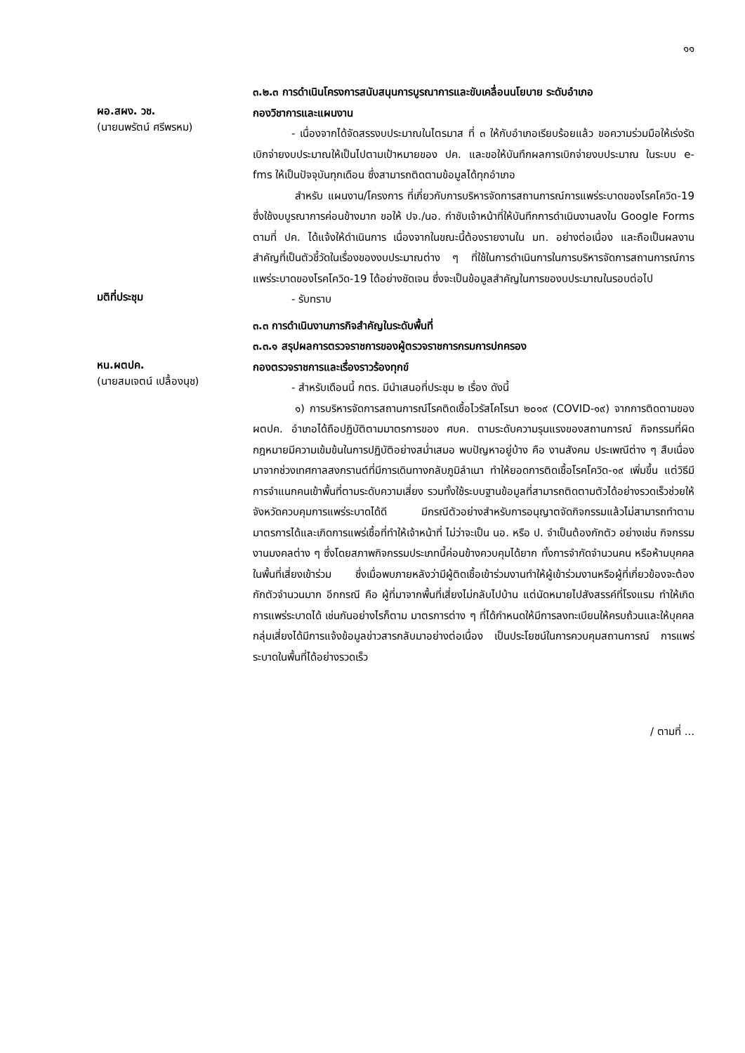๑๑
๓.๒.๓ การดำเนินโครงการสนับสนุนการบูรณาการและขับเคลื่อนนโยบาย ระดับอำเภอ
ผอ.สผง. วช.
(นายนพรัตน์ ศรีพรหม)
กองวิชาการและแผนงาน
- เนื่องจากได้จัดสรรงบประมาณในไตรมาส ที่ ๓ ให้กับอำเภอเรียบร้อยแล้ว ขอความร่วมมือให้เร่งรัดเบิกจ่ายงบประมาณให้เป็นไปตามเป้าหมายของ ปค. และขอให้บันทึกผลการเบิกจ่ายงบประมาณ ในระบบ e-fms ให้เป็นปัจจุบันทุกเดือน ซึ่งสามารถติดตามข้อมูลได้ทุกอำเภอ
สำหรับ แผนงาน/โครงการ ที่เกี่ยวกับการบริหารจัดการสถานการณ์การแพร่ระบาดของโรคโควิด-19 ซึ่งใช้งบบูรณาการค่อนข้างมาก ขอให้ ปจ./นอ. กำชับเจ้าหน้าที่ให้บันทึกการดำเนินงานลงใน Google Forms ตามที่ ปค. ได้แจ้งให้ดำเนินการ เนื่องจากในขณะนี้ต้องรายงานใน มท. อย่างต่อเนื่อง และถือเป็นผลงานสำคัญที่เป็นตัวชี้วัดในเรื่องของงบประมาณต่าง ๆ ที่ใช้ในการดำเนินการในการบริหารจัดการสถานการณ์การแพร่ระบาดของโรคโควิด-19 ได้อย่างชัดเจน ซึ่งจะเป็นข้อมูลสำคัญในการของบประมาณในรอบต่อไป
มติที่ประชุม
- รับทราบ
๓.๓ การดำเนินงานภารกิจสำคัญในระดับพื้นที่
๓.๓.๑ สรุปผลการตรวจราชการของผู้ตรวจราชการกรมการปกครอง
หน.ผตปค.
(นายสมเจตน์ เปลื้องนุช)
กองตรวจราชการและเรื่องราวร้องทุกข์
- สำหรับเดือนนี้ กตร. มีนำเสนอที่ประชุม ๒ เรื่อง ดังนี้
๑) การบริหารจัดการสถานการณ์โรคติดเชื้อไวรัสโคโรนา ๒๐๑๙ (COVID-๑๙) จากการติดตามของ ผตปค. อำเภอได้ถือปฏิบัติตามมาตรการของ ศบค. ตามระดับความรุนแรงของสถานการณ์ กิจกรรมที่ผิดกฎหมายมีความเข้มข้นในการปฏิบัติอย่างสม่ำเสมอ พบปัญหาอยู่บ้าง คือ งานสังคม ประเพณีต่าง ๆ สืบเนื่องมาจากช่วงเทศกาลสงกรานต์ที่มีการเดินทางกลับภูมิลำเนา ทำให้ยอดการติดเชื้อโรคโควิด-๑๙ เพิ่มขึ้น แต่วิธีมีการจำแนกคนเข้าพื้นที่ตามระดับความเสี่ยง รวมทั้งใช้ระบบฐานข้อมูลที่สามารถติดตามตัวได้อย่างรวดเร็วช่วยให้จังหวัดควบคุมการแพร่ระบาดได้ดี มีกรณีตัวอย่างสำหรับการอนุญาตจัดกิจกรรมแล้วไม่สามารถทำตามมาตรการได้และเกิดการแพร่เชื้อที่ทำให้เจ้าหน้าที่ ไม่ว่าจะเป็น นอ. หรือ ป. จำเป็นต้องกักตัว อย่างเช่น กิจกรรมงานมงคลต่าง ๆ ซึ่งโดยสภาพกิจกรรมประเภทนี้ค่อนข้างควบคุมได้ยาก ทั้งการจำกัดจำนวนคน หรือห้ามบุคคลในพื้นที่เสี่ยงเข้าร่วม ซึ่งเมื่อพบภายหลังว่ามีผู้ติดเชื้อเข้าร่วมงานทำให้ผู้เข้าร่วมงานหรือผู้ที่เกี่ยวข้องจะต้องกักตัวจำนวนมาก อีกกรณี คือ ผู้ที่มาจากพื้นที่เสี่ยงไม่กลับไปบ้าน แต่นัดหมายไปสังสรรค์ที่โรงแรม ทำให้เกิดการแพร่ระบาดได้ เช่นกันอย่างไรก็ตาม มาตรการต่าง ๆ ที่ได้กำหนดให้มีการลงทะเบียนให้ครบถ้วนและให้บุคคลกลุ่มเสี่ยงได้มีการแจ้งข้อมูลข่าวสารกลับมาอย่างต่อเนื่อง เป็นประโยชน์ในการควบคุมสถานการณ์ การแพร่ระบาดในพื้นที่ได้อย่างรวดเร็ว
/ ตามที่ ...